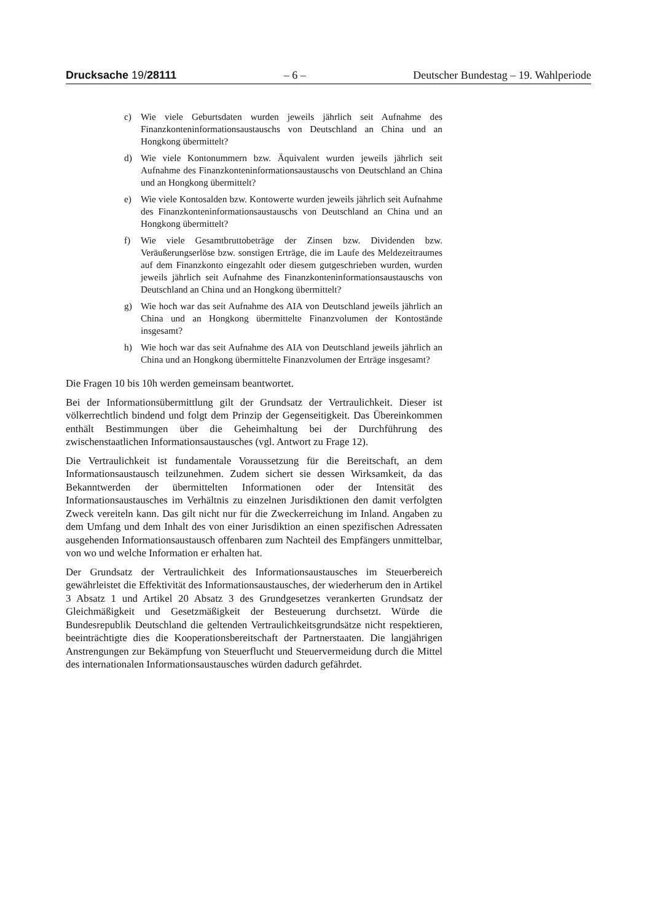Drucksache 19/28111 – 6 – Deutscher Bundestag – 19. Wahlperiode
c) Wie viele Geburtsdaten wurden jeweils jährlich seit Aufnahme des Finanzkonteninformationsaustauschs von Deutschland an China und an Hongkong übermittelt?
d) Wie viele Kontonummern bzw. Äquivalent wurden jeweils jährlich seit Aufnahme des Finanzkonteninformationsaustauschs von Deutschland an China und an Hongkong übermittelt?
e) Wie viele Kontosalden bzw. Kontowerte wurden jeweils jährlich seit Aufnahme des Finanzkonteninformationsaustauschs von Deutschland an China und an Hongkong übermittelt?
f) Wie viele Gesamtbruttobeträge der Zinsen bzw. Dividenden bzw. Veräußerungserlöse bzw. sonstigen Erträge, die im Laufe des Meldezeitraumes auf dem Finanzkonto eingezahlt oder diesem gutgeschrieben wurden, wurden jeweils jährlich seit Aufnahme des Finanzkonteninformationsaustauschs von Deutschland an China und an Hongkong übermittelt?
g) Wie hoch war das seit Aufnahme des AIA von Deutschland jeweils jährlich an China und an Hongkong übermittelte Finanzvolumen der Kontostände insgesamt?
h) Wie hoch war das seit Aufnahme des AIA von Deutschland jeweils jährlich an China und an Hongkong übermittelte Finanzvolumen der Erträge insgesamt?
Die Fragen 10 bis 10h werden gemeinsam beantwortet.
Bei der Informationsübermittlung gilt der Grundsatz der Vertraulichkeit. Dieser ist völkerrechtlich bindend und folgt dem Prinzip der Gegenseitigkeit. Das Übereinkommen enthält Bestimmungen über die Geheimhaltung bei der Durchführung des zwischenstaatlichen Informationsaustausches (vgl. Antwort zu Frage 12).
Die Vertraulichkeit ist fundamentale Voraussetzung für die Bereitschaft, an dem Informationsaustausch teilzunehmen. Zudem sichert sie dessen Wirksamkeit, da das Bekanntwerden der übermittelten Informationen oder der Intensität des Informationsaustausches im Verhältnis zu einzelnen Jurisdiktionen den damit verfolgten Zweck vereiteln kann. Das gilt nicht nur für die Zweckerreichung im Inland. Angaben zu dem Umfang und dem Inhalt des von einer Jurisdiktion an einen spezifischen Adressaten ausgehenden Informationsaustausch offenbaren zum Nachteil des Empfängers unmittelbar, von wo und welche Information er erhalten hat.
Der Grundsatz der Vertraulichkeit des Informationsaustausches im Steuerbereich gewährleistet die Effektivität des Informationsaustausches, der wiederherum den in Artikel 3 Absatz 1 und Artikel 20 Absatz 3 des Grundgesetzes verankerten Grundsatz der Gleichmäßigkeit und Gesetzmäßigkeit der Besteuerung durchsetzt. Würde die Bundesrepublik Deutschland die geltenden Vertraulichkeitsgrundsätze nicht respektieren, beeinträchtigte dies die Kooperationsbereitschaft der Partnerstaaten. Die langjährigen Anstrengungen zur Bekämpfung von Steuerflucht und Steuervermeidung durch die Mittel des internationalen Informationsaustausches würden dadurch gefährdet.